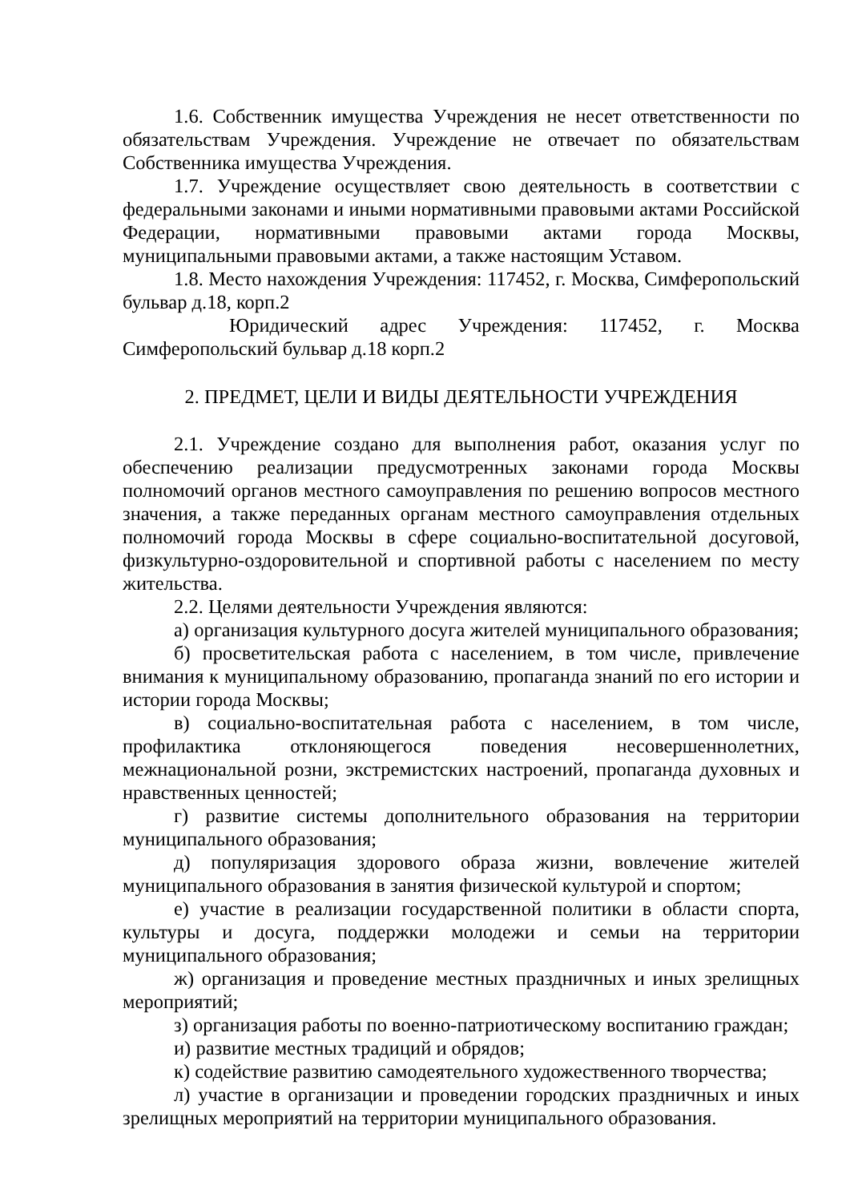1.6. Собственник имущества Учреждения не несет ответственности по обязательствам Учреждения. Учреждение не отвечает по обязательствам Собственника имущества Учреждения.
1.7. Учреждение осуществляет свою деятельность в соответствии с федеральными законами и иными нормативными правовыми актами Российской Федерации, нормативными правовыми актами города Москвы, муниципальными правовыми актами, а также настоящим Уставом.
1.8. Место нахождения Учреждения: 117452, г. Москва, Симферопольский бульвар д.18, корп.2
Юридический адрес Учреждения: 117452, г. Москва Симферопольский бульвар д.18 корп.2
2. ПРЕДМЕТ, ЦЕЛИ И ВИДЫ ДЕЯТЕЛЬНОСТИ УЧРЕЖДЕНИЯ
2.1. Учреждение создано для выполнения работ, оказания услуг по обеспечению реализации предусмотренных законами города Москвы полномочий органов местного самоуправления по решению вопросов местного значения, а также переданных органам местного самоуправления отдельных полномочий города Москвы в сфере социально-воспитательной досуговой, физкультурно-оздоровительной и спортивной работы с населением по месту жительства.
2.2. Целями деятельности Учреждения являются:
а) организация культурного досуга жителей муниципального образования;
б) просветительская работа с населением, в том числе, привлечение внимания к муниципальному образованию, пропаганда знаний по его истории и истории города Москвы;
в) социально-воспитательная работа с населением, в том числе, профилактика отклоняющегося поведения несовершеннолетних, межнациональной розни, экстремистских настроений, пропаганда духовных и нравственных ценностей;
г) развитие системы дополнительного образования на территории муниципального образования;
д) популяризация здорового образа жизни, вовлечение жителей муниципального образования в занятия физической культурой и спортом;
е) участие в реализации государственной политики в области спорта, культуры и досуга, поддержки молодежи и семьи на территории муниципального образования;
ж) организация и проведение местных праздничных и иных зрелищных мероприятий;
з) организация работы по военно-патриотическому воспитанию граждан;
и) развитие местных традиций и обрядов;
к) содействие развитию самодеятельного художественного творчества;
л) участие в организации и проведении городских праздничных и иных зрелищных мероприятий на территории муниципального образования.